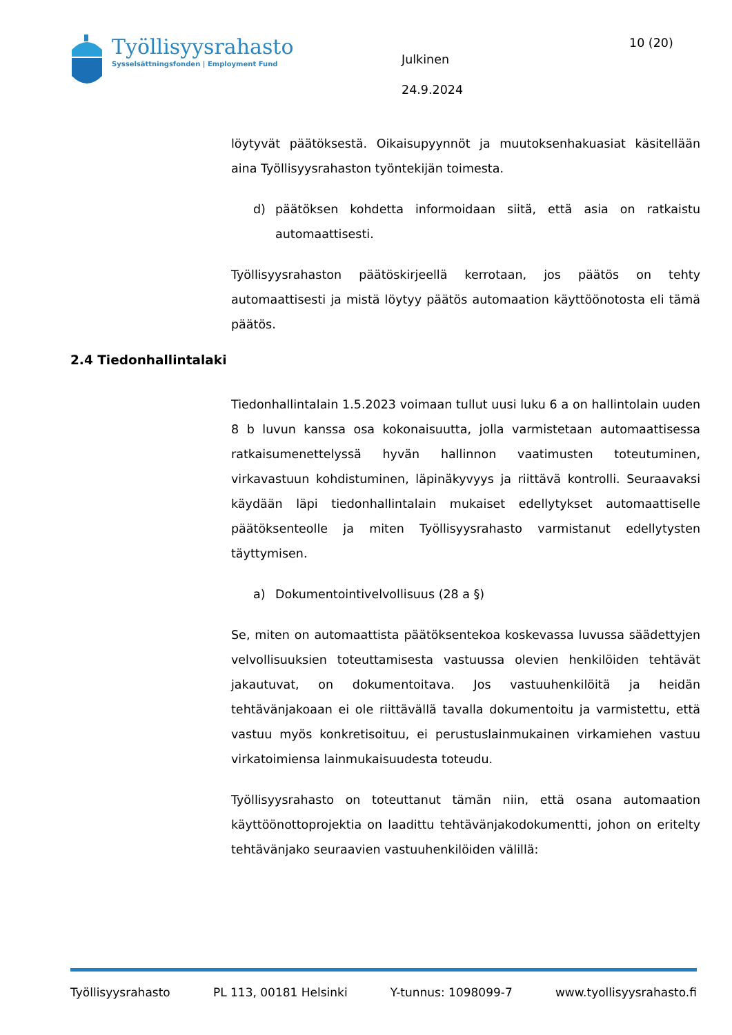Työllisyysrahasto
Sysselsättningsfonden | Employment Fund
Julkinen
24.9.2024
10 (20)
löytyvät päätöksestä. Oikaisupyynnöt ja muutoksenhakuasiat käsitellään aina Työllisyysrahaston työntekijän toimesta.
d) päätöksen kohdetta informoidaan siitä, että asia on ratkaistu automaattisesti.
Työllisyysrahaston päätöskirjeellä kerrotaan, jos päätös on tehty automaattisesti ja mistä löytyy päätös automaation käyttöönotosta eli tämä päätös.
2.4 Tiedonhallintalaki
Tiedonhallintalain 1.5.2023 voimaan tullut uusi luku 6 a on hallintolain uuden 8 b luvun kanssa osa kokonaisuutta, jolla varmistetaan automaattisessa ratkaisumenettelyssä hyvän hallinnon vaatimusten toteutuminen, virkavastuun kohdistuminen, läpinäkyvyys ja riittävä kontrolli. Seuraavaksi käydään läpi tiedonhallintalain mukaiset edellytykset automaattiselle päätöksenteolle ja miten Työllisyysrahasto varmistanut edellytysten täyttymisen.
a) Dokumentointivelvollisuus (28 a §)
Se, miten on automaattista päätöksentekoa koskevassa luvussa säädettyjen velvollisuuksien toteuttamisesta vastuussa olevien henkilöiden tehtävät jakautuvat, on dokumentoitava. Jos vastuuhenkilöitä ja heidän tehtävänjakoaan ei ole riittävällä tavalla dokumentoitu ja varmistettu, että vastuu myös konkretisoituu, ei perustuslainmukainen virkamiehen vastuu virkatoimiensa lainmukaisuudesta toteudu.
Työllisyysrahasto on toteuttanut tämän niin, että osana automaation käyttöönottoprojektia on laadittu tehtävänjakodokumentti, johon on eritelty tehtävänjako seuraavien vastuuhenkilöiden välillä:
Työllisyysrahasto PL 113, 00181 Helsinki Y-tunnus: 1098099-7 www.tyollisyysrahasto.fi